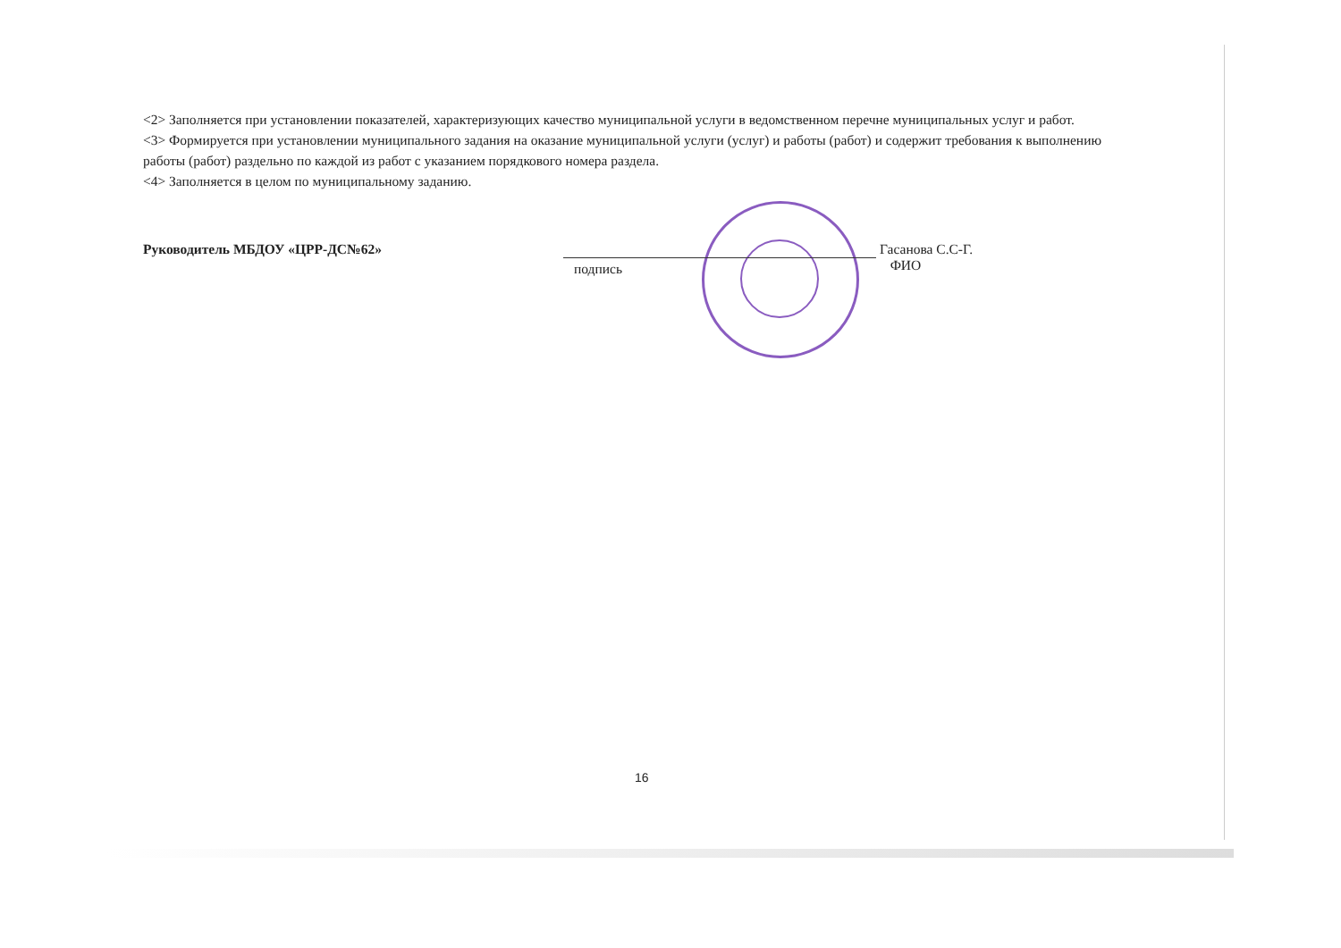<2> Заполняется при установлении показателей, характеризующих качество муниципальной услуги в ведомственном перечне муниципальных услуг и работ.
<3> Формируется при установлении муниципального задания на оказание муниципальной услуги (услуг) и работы (работ) и содержит требования к выполнению работы (работ) раздельно по каждой из работ с указанием порядкового номера раздела.
<4> Заполняется в целом по муниципальному заданию.
Руководитель МБДОУ «ЦРР-ДС№62»
подпись
Гасанова С.С-Г.
ФИО
16